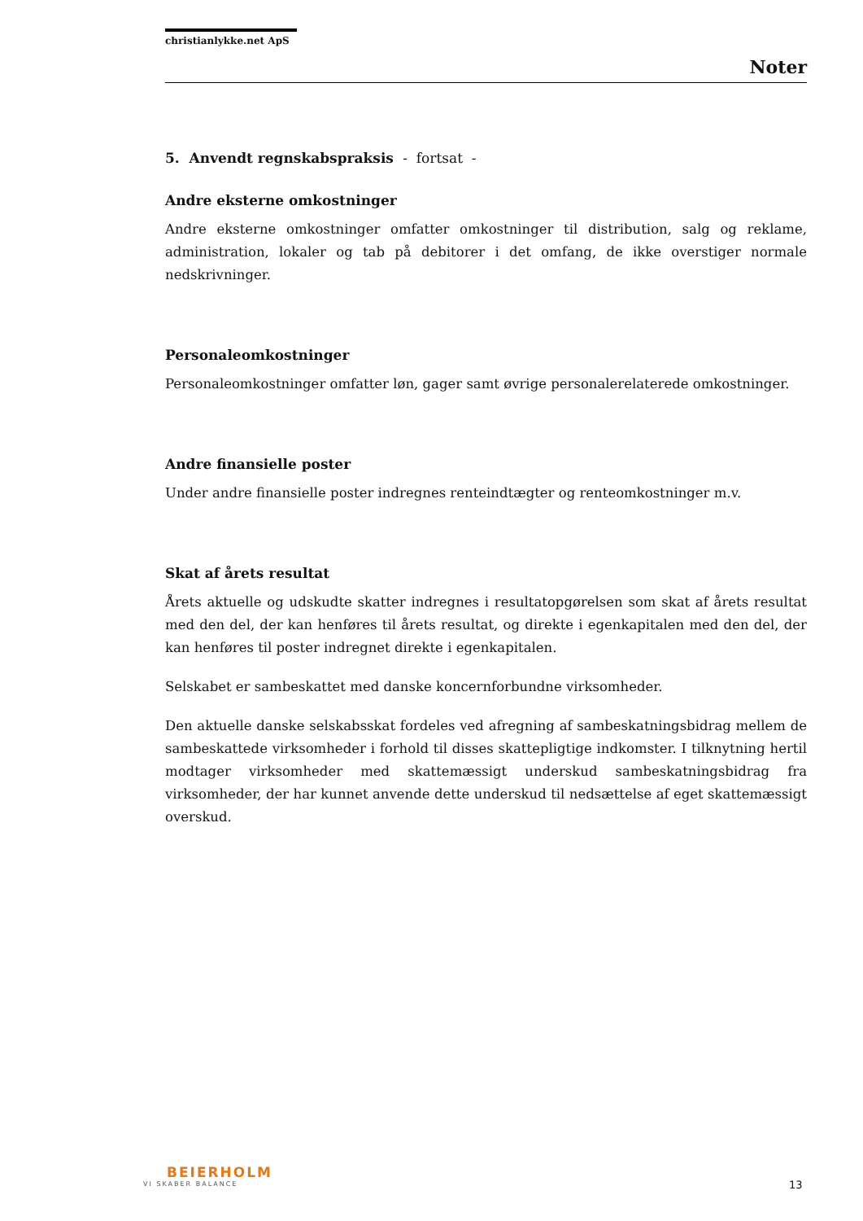christianlykke.net ApS
Noter
5. Anvendt regnskabspraksis - fortsat -
Andre eksterne omkostninger
Andre eksterne omkostninger omfatter omkostninger til distribution, salg og reklame, administration, lokaler og tab på debitorer i det omfang, de ikke overstiger normale nedskrivninger.
Personaleomkostninger
Personaleomkostninger omfatter løn, gager samt øvrige personalerelaterede omkostninger.
Andre finansielle poster
Under andre finansielle poster indregnes renteindtægter og renteomkostninger m.v.
Skat af årets resultat
Årets aktuelle og udskudte skatter indregnes i resultatopgørelsen som skat af årets resultat med den del, der kan henføres til årets resultat, og direkte i egenkapitalen med den del, der kan henføres til poster indregnet direkte i egenkapitalen.
Selskabet er sambeskattet med danske koncernforbundne virksomheder.
Den aktuelle danske selskabsskat fordeles ved afregning af sambeskatningsbidrag mellem de sambeskattede virksomheder i forhold til disses skattepligtige indkomster. I tilknytning hertil modtager virksomheder med skattemæssigt underskud sambeskatningsbidrag fra virksomheder, der har kunnet anvende dette underskud til nedsættelse af eget skattemæssigt overskud.
BEIERHOLM
VI SKABER BALANCE
13